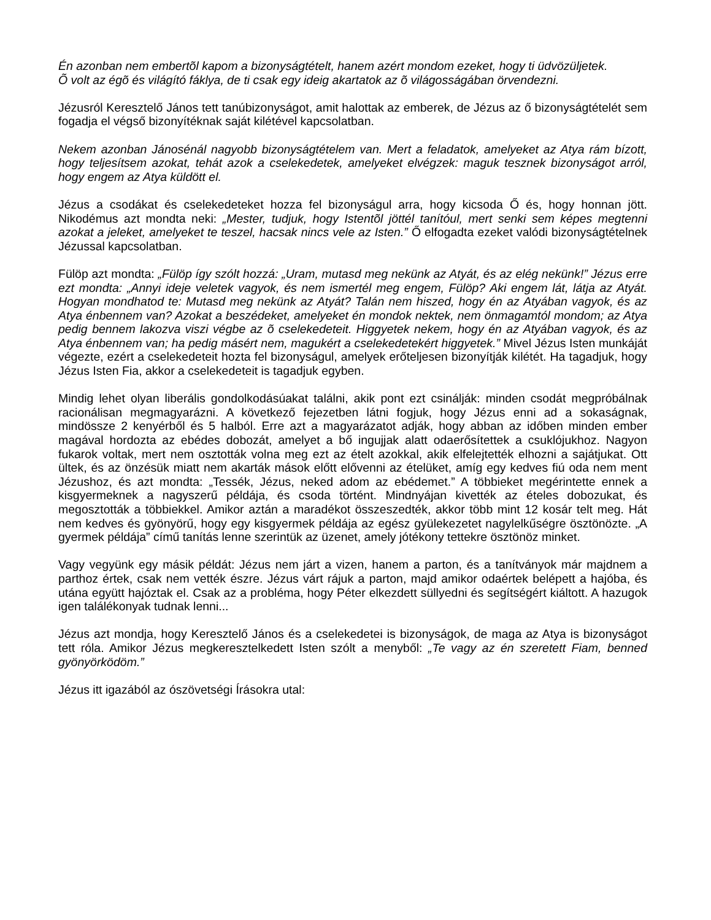Én azonban nem embertõl kapom a bizonyságtételt, hanem azért mondom ezeket, hogy ti üdvözüljetek.
Õ volt az égõ és világító fáklya, de ti csak egy ideig akartatok az õ világosságában örvendezni.
Jézusról Keresztelő János tett tanúbizonyságot, amit halottak az emberek, de Jézus az ő bizonyságtételét sem fogadja el végső bizonyítéknak saját kilétével kapcsolatban.
Nekem azonban Jánosénál nagyobb bizonyságtételem van. Mert a feladatok, amelyeket az Atya rám bízott, hogy teljesítsem azokat, tehát azok a cselekedetek, amelyeket elvégzek: maguk tesznek bizonyságot arról, hogy engem az Atya küldött el.
Jézus a csodákat és cselekedeteket hozza fel bizonyságul arra, hogy kicsoda Ő és, hogy honnan jött. Nikodémus azt mondta neki: „Mester, tudjuk, hogy Istentõl jöttél tanítóul, mert senki sem képes megtenni azokat a jeleket, amelyeket te teszel, hacsak nincs vele az Isten.” Ő elfogadta ezeket valódi bizonyságtételnek Jézussal kapcsolatban.
Fülöp azt mondta: „Fülöp így szólt hozzá: „Uram, mutasd meg nekünk az Atyát, és az elég nekünk!” Jézus erre ezt mondta: „Annyi ideje veletek vagyok, és nem ismertél meg engem, Fülöp? Aki engem lát, látja az Atyát. Hogyan mondhatod te: Mutasd meg nekünk az Atyát? Talán nem hiszed, hogy én az Atyában vagyok, és az Atya énbennem van? Azokat a beszédeket, amelyeket én mondok nektek, nem önmagamtól mondom; az Atya pedig bennem lakozva viszi végbe az õ cselekedeteit. Higgyetek nekem, hogy én az Atyában vagyok, és az Atya énbennem van; ha pedig másért nem, magukért a cselekedetekért higgyetek.” Mivel Jézus Isten munkáját végezte, ezért a cselekedeteit hozta fel bizonyságul, amelyek erőteljesen bizonyítják kilétét. Ha tagadjuk, hogy Jézus Isten Fia, akkor a cselekedeteit is tagadjuk egyben.
Mindig lehet olyan liberális gondolkodásúakat találni, akik pont ezt csinálják: minden csodát megpróbálnak racionálisan megmagyarázni. A következő fejezetben látni fogjuk, hogy Jézus enni ad a sokaságnak, mindössze 2 kenyérből és 5 halból. Erre azt a magyarázatot adják, hogy abban az időben minden ember magával hordozta az ebédes dobozát, amelyet a bő ingujjak alatt odaerősítettek a csuklójukhoz. Nagyon fukarok voltak, mert nem osztották volna meg ezt az ételt azokkal, akik elfelejtették elhozni a sajátjukat. Ott ültek, és az önzésük miatt nem akarták mások előtt elővenni az ételüket, amíg egy kedves fiú oda nem ment Jézushoz, és azt mondta: „Tessék, Jézus, neked adom az ebédemet.” A többieket megérintette ennek a kisgyermeknek a nagyszerű példája, és csoda történt. Mindnyájan kivették az ételes dobozukat, és megosztották a többiekkel. Amikor aztán a maradékot összeszedték, akkor több mint 12 kosár telt meg. Hát nem kedves és gyönyörű, hogy egy kisgyermek példája az egész gyülekezetet nagylelkűségre ösztönözte. „A gyermek példája” című tanítás lenne szerintük az üzenet, amely jótékony tettekre ösztönöz minket.
Vagy vegyünk egy másik példát: Jézus nem járt a vizen, hanem a parton, és a tanítványok már majdnem a parthoz értek, csak nem vették észre. Jézus várt rájuk a parton, majd amikor odaértek belépett a hajóba, és utána együtt hajóztak el. Csak az a probléma, hogy Péter elkezdett süllyedni és segítségért kiáltott. A hazugok igen találékonyak tudnak lenni...
Jézus azt mondja, hogy Keresztelő János és a cselekedetei is bizonyságok, de maga az Atya is bizonyságot tett róla. Amikor Jézus megkeresztelkedett Isten szólt a menyből: „Te vagy az én szeretett Fiam, benned gyönyörködöm.”
Jézus itt igazából az ószövetségi Írásokra utal: